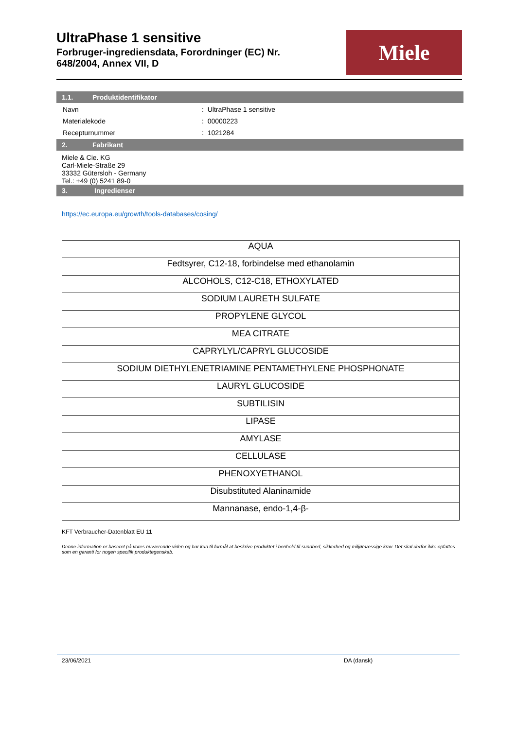UltraPhase 1 sensitive
Forbruger-ingrediensdata, Forordninger (EC) Nr.
648/2004, Annex VII, D
Miele
1.1. Produktidentifikator
| Navn | : UltraPhase 1 sensitive |
| Materialekode | : 00000223 |
| Recepturnummer | : 1021284 |
2. Fabrikant
Miele & Cie. KG
Carl-Miele-Straße 29
33332 Gütersloh - Germany
Tel.: +49 (0) 5241 89-0
3. Ingredienser
https://ec.europa.eu/growth/tools-databases/cosing/
| AQUA |
| Fedtsyrer, C12-18, forbindelse med ethanolamin |
| ALCOHOLS, C12-C18, ETHOXYLATED |
| SODIUM LAURETH SULFATE |
| PROPYLENE GLYCOL |
| MEA CITRATE |
| CAPRYLYL/CAPRYL GLUCOSIDE |
| SODIUM DIETHYLENETRIAMINE PENTAMETHYLENE PHOSPHONATE |
| LAURYL GLUCOSIDE |
| SUBTILISIN |
| LIPASE |
| AMYLASE |
| CELLULASE |
| PHENOXYETHANOL |
| Disubstituted Alaninamide |
| Mannanase, endo-1,4-β- |
KFT Verbraucher-Datenblatt EU 11
Denne information er baseret på vores nuværende viden og har kun til formål at beskrive produktet i henhold til sundhed, sikkerhed og miljømæssige krav. Det skal derfor ikke opfattes som en garanti for nogen specifik produktegenskab.
23/06/2021 DA (dansk)